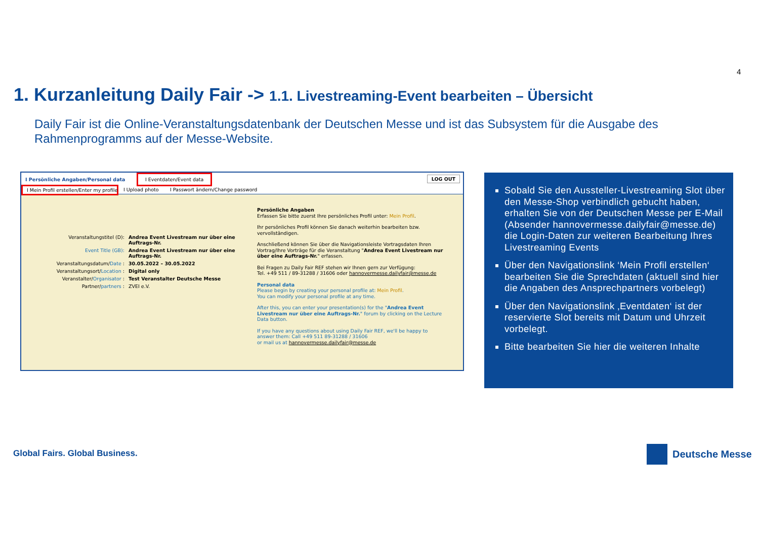4
1. Kurzanleitung Daily Fair -> 1.1. Livestreaming-Event bearbeiten – Übersicht
Daily Fair ist die Online-Veranstaltungsdatenbank der Deutschen Messe und ist das Subsystem für die Ausgabe des Rahmenprogramms auf der Messe-Website.
I Persönliche Angaben/Personal data
I Eventdaten/Event data LOG OUT
I Mein Profil erstellen/Enter my profile I Upload photo I Passwort ändern/Change password
| Veranstaltungstitel (D): | Andrea Event Livestream nur über eine Auftrags-Nr. |
| Event Title (GB): | Andrea Event Livestream nur über eine Auftrags-Nr. |
| Veranstaltungsdatum/ Date : | 30.05.2022 – 30.05.2022 |
| Veranstaltungsort/ Location : | Digital only |
| Veranstalter/ Organisator : | Test Veranstalter Deutsche Messe |
| Partner/ partners : | ZVEI e.V. |
Persönliche Angaben
Erfassen Sie bitte zuerst Ihre persönliches Profil unter: Mein Profil.
Ihr persönliches Profil können Sie danach weiterhin bearbeiten bzw. vervollständigen.
Anschließend können Sie über die Navigationsleiste Vortragsdaten Ihren Vortrag/Ihre Vorträge für die Veranstaltung "Andrea Event Livestream nur über eine Auftrags-Nr." erfassen.
Bei Fragen zu Daily Fair REF stehen wir Ihnen gern zur Verfügung:
Tel. +49 511 / 89-31288 / 31606 oder hannovermesse.dailyfair@messe.de
Personal data
Please begin by creating your personal profile at: Mein Profil.
You can modify your personal profile at any time.
After this, you can enter your presentation(s) for the "Andrea Event Livestream nur über eine Auftrags-Nr." forum by clicking on the Lecture Data button.
If you have any questions about using Daily Fair REF, we'll be happy to answer them: Call +49 511 89-31288 / 31606
or mail us at hannovermesse.dailyfair@messe.de
Sobald Sie den Aussteller-Livestreaming Slot über den Messe-Shop verbindlich gebucht haben, erhalten Sie von der Deutschen Messe per E-Mail (Absender hannovermesse.dailyfair@messe.de) die Login-Daten zur weiteren Bearbeitung Ihres Livestreaming Events
Über den Navigationslink ‘Mein Profil erstellen‘ bearbeiten Sie die Sprechdaten (aktuell sind hier die Angaben des Ansprechpartners vorbelegt)
Über den Navigationslink ‚Eventdaten‘ ist der reservierte Slot bereits mit Datum und Uhrzeit vorbelegt.
Bitte bearbeiten Sie hier die weiteren Inhalte
Global Fairs. Global Business. Deutsche Messe